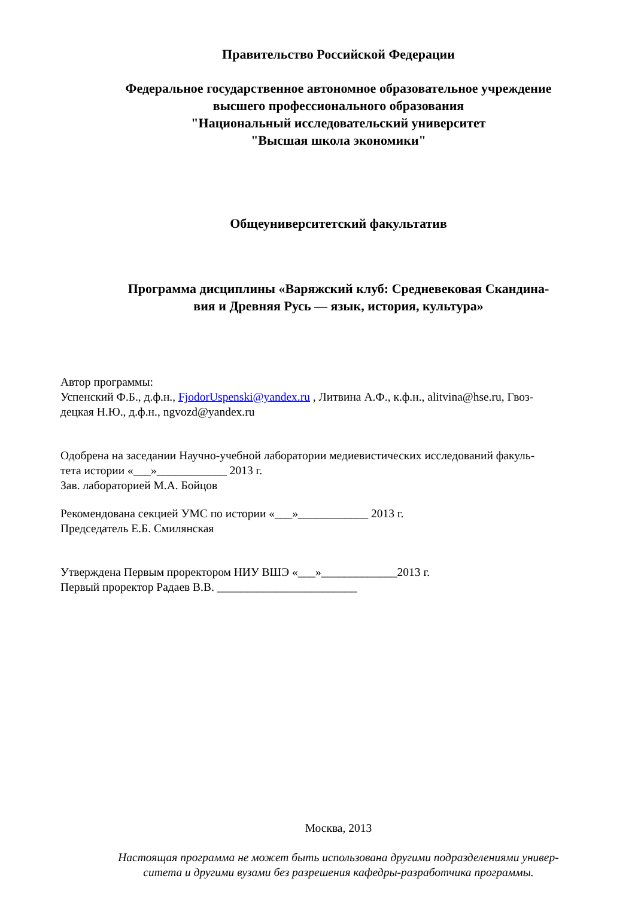Правительство Российской Федерации
Федеральное государственное автономное образовательное учреждение
высшего профессионального образования
"Национальный исследовательский университет
"Высшая школа экономики"
Общеуниверситетский факультатив
Программа дисциплины «Варяжский клуб: Средневековая Скандина-
вия и Древняя Русь — язык, история, культура»
Автор программы:
Успенский Ф.Б., д.ф.н., FjodorUspenski@yandex.ru , Литвина А.Ф., к.ф.н., alitvina@hse.ru, Гвоз-
децкая Н.Ю., д.ф.н., ngvozd@yandex.ru
Одобрена на заседании Научно-учебной лаборатории медиевистических исследований факуль-
тета истории «___»____________ 2013 г.
Зав. лабораторией М.А. Бойцов
Рекомендована секцией УМС по истории «___»____________ 2013 г.
Председатель Е.Б. Смилянская
Утверждена Первым проректором НИУ ВШЭ «___»_____________2013 г.
Первый проректор Радаев В.В. ________________________
Москва, 2013
Настоящая программа не может быть использована другими подразделениями универ-
ситета и другими вузами без разрешения кафедры-разработчика программы.